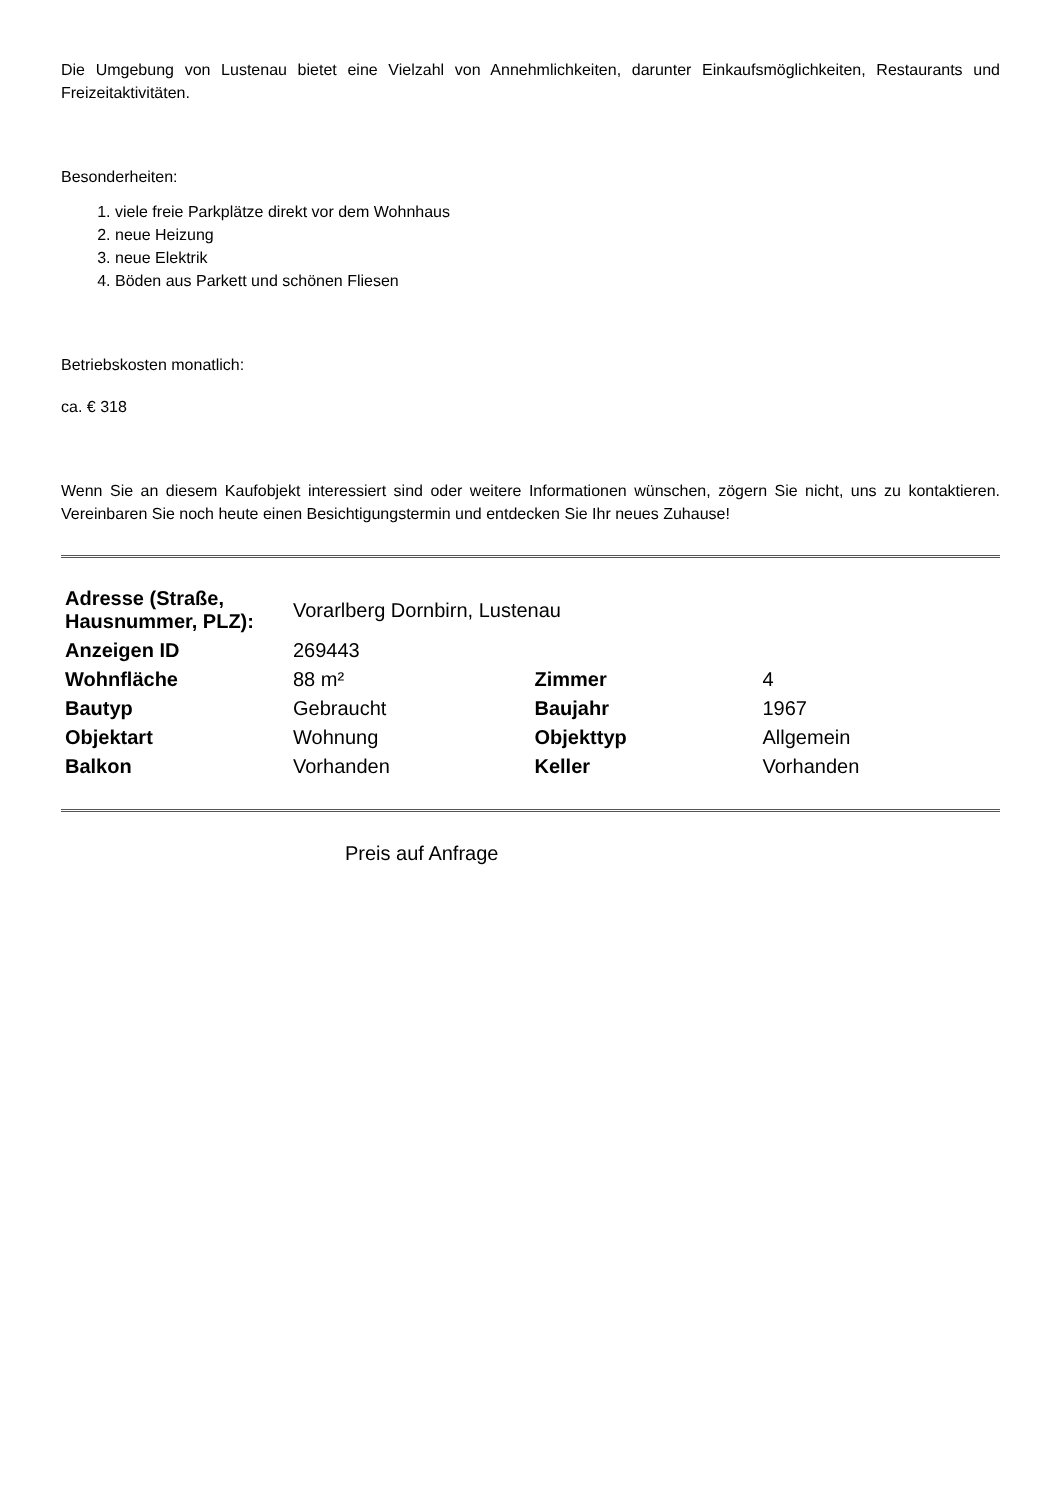Die Umgebung von Lustenau bietet eine Vielzahl von Annehmlichkeiten, darunter Einkaufsmöglichkeiten, Restaurants und Freizeitaktivitäten.
Besonderheiten:
1. viele freie Parkplätze direkt vor dem Wohnhaus
2. neue Heizung
3. neue Elektrik
4. Böden aus Parkett und schönen Fliesen
Betriebskosten monatlich:
ca. € 318
Wenn Sie an diesem Kaufobjekt interessiert sind oder weitere Informationen wünschen, zögern Sie nicht, uns zu kontaktieren. Vereinbaren Sie noch heute einen Besichtigungstermin und entdecken Sie Ihr neues Zuhause!
| Adresse (Straße, Hausnummer, PLZ): | Vorarlberg Dornbirn, Lustenau | | |
| Anzeigen ID | 269443 | | |
| Wohnfläche | 88 m² | Zimmer | 4 |
| Bautyp | Gebraucht | Baujahr | 1967 |
| Objektart | Wohnung | Objekttyp | Allgemein |
| Balkon | Vorhanden | Keller | Vorhanden |
Preis auf Anfrage